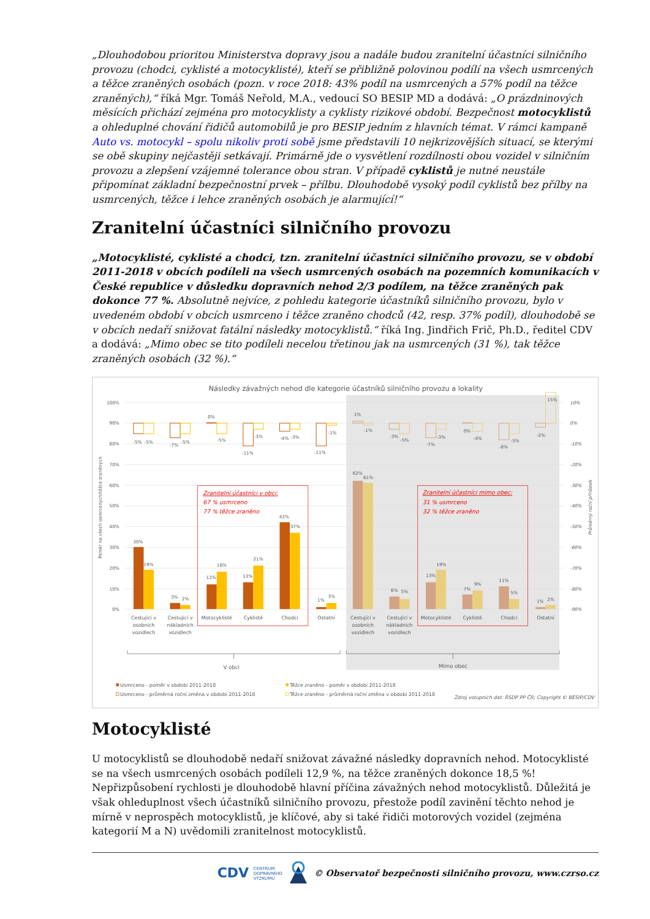„Dlouhodobou prioritou Ministerstva dopravy jsou a nadále budou zranitelní účastníci silničního provozu (chodci, cyklisté a motocyklisté), kteří se přibližně polovinou podílí na všech usmrcených a těžce zraněných osobách (pozn. v roce 2018: 43% podíl na usmrcených a 57% podíl na těžce zraněných),“ říká Mgr. Tomáš Neřold, M.A., vedoucí SO BESIP MD a dodává: „O prázdninových měsících přichází zejména pro motocyklisty a cyklisty rizikové období. Bezpečnost motocyklistů a ohleduplné chování řidičů automobilů je pro BESIP jedním z hlavních témat. V rámci kampaně Auto vs. motocykl – spolu nikoliv proti sobě jsme představili 10 nejkrizovějších situací, se kterými se obě skupiny nejčastěji setkávají. Primárně jde o vysvětlení rozdílnosti obou vozidel v silničním provozu a zlepšení vzájemné tolerance obou stran. V případě cyklistů je nutné neustále připomínat základní bezpečnostní prvek – přílbu. Dlouhodobě vysoký podíl cyklistů bez přílby na usmrcených, těžce i lehce zraněných osobách je alarmující!“
Zranitelní účastníci silničního provozu
„Motocyklisté, cyklisté a chodci, tzn. zranitelní účastníci silničního provozu, se v období 2011-2018 v obcích podíleli na všech usmrcených osobách na pozemních komunikacích v České republice v důsledku dopravních nehod 2/3 podílem, na těžce zraněných pak dokonce 77 %. Absolutně nejvíce, z pohledu kategorie účastníků silničního provozu, bylo v uvedeném období v obcích usmrceno i těžce zraněno chodců (42, resp. 37% podíl), dlouhodobě se v obcích nedaří snižovat fatální následky motocyklistů.“ říká Ing. Jindřich Frič, Ph.D., ředitel CDV a dodává: „Mimo obec se tito podíleli necelou třetinou jak na usmrcených (31 %), tak těžce zraněných osobách (32 %).“
Následky závažných nehod dle kategorie účastníků silničního provozu a lokality
100%
90%
80%
70%
60%
50%
40%
30%
20%
10%
0%
10%
0%
-10%
-20%
-30%
-40%
-50%
-60%
-70%
-80%
-90%
Poměr na všech usmrcených/těžce zraněných
Průměrný roční přírůstek
30%
19%
3%
2%
12%
18%
13%
21%
42%
37%
1%
3%
62%
61%
6%
5%
13%
19%
7%
9%
11%
5%
1%
2%
-5%
-5%
-7%
-5%
0%
-5%
-11%
-3%
-4%
-3%
-11%
-1%
1%
-1%
-3%
-5%
-7%
-3%
0%
-4%
-8%
-5%
-2%
15%
Cestující v
osobních
vozidlech
Cestující v
nákladních
vozidlech
Motocyklisté
Cyklisté
Chodci
Ostatní
Cestující v
osobních
vozidlech
Cestující v
nákladních
vozidlech
Motocyklisté
Cyklisté
Chodci
Ostatní
V obci
Mimo obec
Zranitelní účastníci v obci:
67 % usmrceno
77 % těžce zraněno
Zranitelní účastníci mimo obec:
31 % usmrceno
32 % těžce zraněno
Usmrceno - poměr v období 2011-2018
Usmrceno - průměrná roční změna v období 2011-2018
Těžce zraněno - poměr v období 2011-2018
Těžce zraněno - průměrná roční změna v období 2011-2018
Zdroj vstupních dat: ŘSDP PP ČR; Copyright © BESIP/CDV
Motocyklisté
U motocyklistů se dlouhodobě nedaří snižovat závažné následky dopravních nehod. Motocyklisté se na všech usmrcených osobách podíleli 12,9 %, na těžce zraněných dokonce 18,5 %! Nepřizpůsobení rychlosti je dlouhodobě hlavní příčina závažných nehod motocyklistů. Důležitá je však ohleduplnost všech účastníků silničního provozu, přestože podíl zavinění těchto nehod je mírně v neprospěch motocyklistů, je klíčové, aby si také řidiči motorových vozidel (zejména kategorií M a N) uvědomili zranitelnost motocyklistů.
CDV CENTRUM
DOPRAVNÍHO
VÝZKUMU © Observatoř bezpečnosti silničního provozu, www.czrso.cz